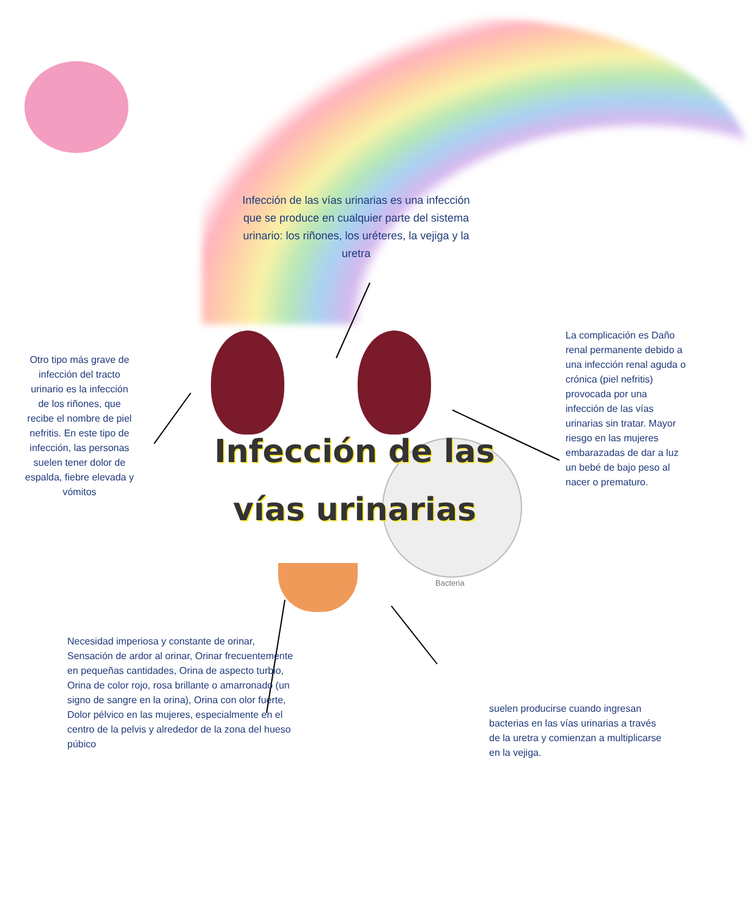Infección de las vías urinarias es una infección que se produce en cualquier parte del sistema urinario: los riñones, los uréteres, la vejiga y la uretra
Infección de las vías urinarias
Otro tipo más grave de infección del tracto urinario es la infección de los riñones, que recibe el nombre de piel nefritis. En este tipo de infección, las personas suelen tener dolor de espalda, fiebre elevada y vómitos
La complicación es Daño renal permanente debido a una infección renal aguda o crónica (piel nefritis) provocada por una infección de las vías urinarias sin tratar. Mayor riesgo en las mujeres embarazadas de dar a luz un bebé de bajo peso al nacer o prematuro.
Bacteria
Necesidad imperiosa y constante de orinar, Sensación de ardor al orinar, Orinar frecuentemente en pequeñas cantidades, Orina de aspecto turbio, Orina de color rojo, rosa brillante o amarronado (un signo de sangre en la orina), Orina con olor fuerte, Dolor pélvico en las mujeres, especialmente en el centro de la pelvis y alrededor de la zona del hueso púbico
suelen producirse cuando ingresan bacterias en las vías urinarias a través de la uretra y comienzan a multiplicarse en la vejiga.